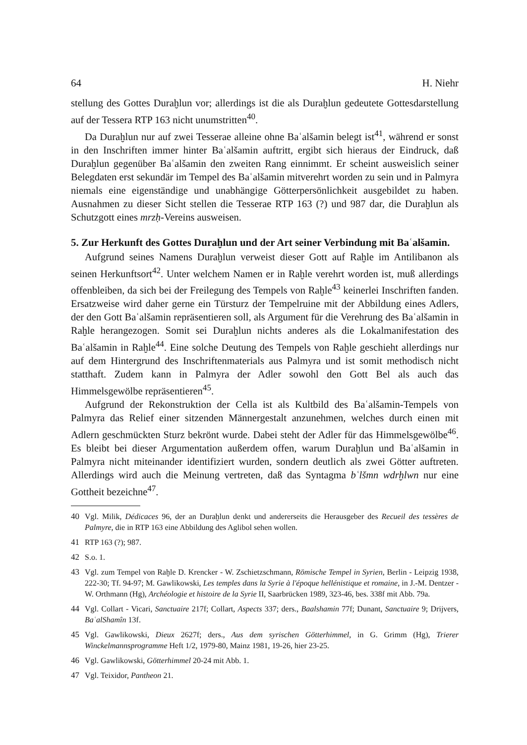64 H. Niehr
stellung des Gottes Duraḫlun vor; allerdings ist die als Duraḫlun gedeutete Gottesdarstellung auf der Tessera RTP 163 nicht unumstritten<sup>40</sup>.
Da Duraḫlun nur auf zwei Tesserae alleine ohne Baʿalšamin belegt ist<sup>41</sup>, während er sonst in den Inschriften immer hinter Baʿalšamin auftritt, ergibt sich hieraus der Eindruck, daß Duraḫlun gegenüber Baʿalšamin den zweiten Rang einnimmt. Er scheint ausweislich seiner Belegdaten erst sekundär im Tempel des Baʿalšamin mitverehrt worden zu sein und in Palmyra niemals eine eigenständige und unabhängige Götterpersönlichkeit ausgebildet zu haben. Ausnahmen zu dieser Sicht stellen die Tesserae RTP 163 (?) und 987 dar, die Duraḫlun als Schutzgott eines mrzḥ-Vereins ausweisen.
5. Zur Herkunft des Gottes Duraḫlun und der Art seiner Verbindung mit Baʿalšamin.
Aufgrund seines Namens Duraḫlun verweist dieser Gott auf Raḫle im Antilibanon als seinen Herkunftsort<sup>42</sup>. Unter welchem Namen er in Raḫle verehrt worden ist, muß allerdings offenbleiben, da sich bei der Freilegung des Tempels von Raḫle<sup>43</sup> keinerlei Inschriften fanden. Ersatzweise wird daher gerne ein Türsturz der Tempelruine mit der Abbildung eines Adlers, der den Gott Baʿalšamin repräsentieren soll, als Argument für die Verehrung des Baʿalšamin in Raḫle herangezogen. Somit sei Duraḫlun nichts anderes als die Lokalmanifestation des Baʿalšamin in Raḫle<sup>44</sup>. Eine solche Deutung des Tempels von Raḫle geschieht allerdings nur auf dem Hintergrund des Inschriftenmaterials aus Palmyra und ist somit methodisch nicht statthaft. Zudem kann in Palmyra der Adler sowohl den Gott Bel als auch das Himmelsgewölbe repräsentieren<sup>45</sup>.
Aufgrund der Rekonstruktion der Cella ist als Kultbild des Baʿalšamin-Tempels von Palmyra das Relief einer sitzenden Männergestalt anzunehmen, welches durch einen mit Adlern geschmückten Sturz bekrönt wurde. Dabei steht der Adler für das Himmelsgewölbe<sup>46</sup>. Es bleibt bei dieser Argumentation außerdem offen, warum Duraḫlun und Baʿalšamin in Palmyra nicht miteinander identifiziert wurden, sondern deutlich als zwei Götter auftreten. Allerdings wird auch die Meinung vertreten, daß das Syntagma bʿlšmn wdrḫlwn nur eine Gottheit bezeichne<sup>47</sup>.
40 Vgl. Milik, Dédicaces 96, der an Duraḫlun denkt und andererseits die Herausgeber des Recueil des tessères de Palmyre, die in RTP 163 eine Abbildung des Aglibol sehen wollen.
41 RTP 163 (?); 987.
42 S.o. 1.
43 Vgl. zum Tempel von Raḫle D. Krencker - W. Zschietzschmann, Römische Tempel in Syrien, Berlin - Leipzig 1938, 222-30; Tf. 94-97; M. Gawlikowski, Les temples dans la Syrie à l'époque hellénistique et romaine, in J.-M. Dentzer - W. Orthmann (Hg), Archéologie et histoire de la Syrie II, Saarbrücken 1989, 323-46, bes. 338f mit Abb. 79a.
44 Vgl. Collart - Vicari, Sanctuaire 217f; Collart, Aspects 337; ders., Baalshamin 77f; Dunant, Sanctuaire 9; Drijvers, BaʿalShamîn 13f.
45 Vgl. Gawlikowski, Dieux 2627f; ders., Aus dem syrischen Götterhimmel, in G. Grimm (Hg), Trierer Winckelmannsprogramme Heft 1/2, 1979-80, Mainz 1981, 19-26, hier 23-25.
46 Vgl. Gawlikowski, Götterhimmel 20-24 mit Abb. 1.
47 Vgl. Teixidor, Pantheon 21.